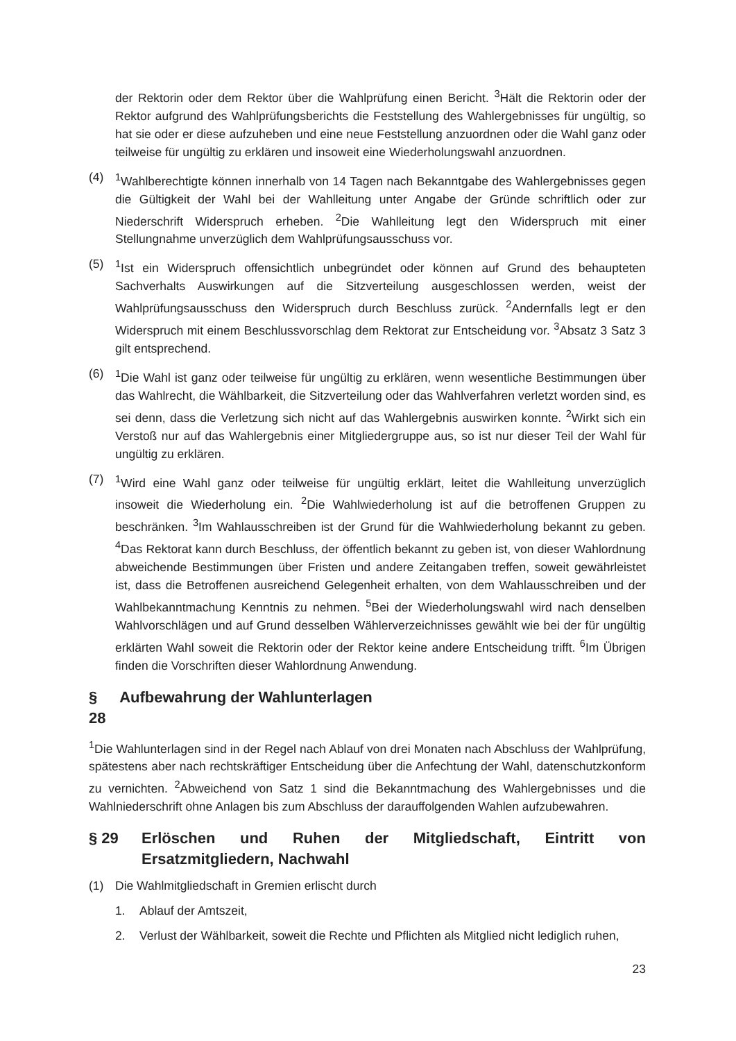der Rektorin oder dem Rektor über die Wahlprüfung einen Bericht. <sup>3</sup>Hält die Rektorin oder der Rektor aufgrund des Wahlprüfungsberichts die Feststellung des Wahlergebnisses für ungültig, so hat sie oder er diese aufzuheben und eine neue Feststellung anzuordnen oder die Wahl ganz oder teilweise für ungültig zu erklären und insoweit eine Wiederholungswahl anzuordnen.
(4) <sup>1</sup> Wahlberechtigte können innerhalb von 14 Tagen nach Bekanntgabe des Wahlergebnisses gegen die Gültigkeit der Wahl bei der Wahlleitung unter Angabe der Gründe schriftlich oder zur Niederschrift Widerspruch erheben. <sup>2</sup>Die Wahlleitung legt den Widerspruch mit einer Stellungnahme unverzüglich dem Wahlprüfungsausschuss vor.
(5) <sup>1</sup> Ist ein Widerspruch offensichtlich unbegründet oder können auf Grund des behaupteten Sachverhalts Auswirkungen auf die Sitzverteilung ausgeschlossen werden, weist der Wahlprüfungsausschuss den Widerspruch durch Beschluss zurück. <sup>2</sup>Andernfalls legt er den Widerspruch mit einem Beschlussvorschlag dem Rektorat zur Entscheidung vor. <sup>3</sup>Absatz 3 Satz 3 gilt entsprechend.
(6) <sup>1</sup> Die Wahl ist ganz oder teilweise für ungültig zu erklären, wenn wesentliche Bestimmungen über das Wahlrecht, die Wählbarkeit, die Sitzverteilung oder das Wahlverfahren verletzt worden sind, es sei denn, dass die Verletzung sich nicht auf das Wahlergebnis auswirken konnte. <sup>2</sup>Wirkt sich ein Verstoß nur auf das Wahlergebnis einer Mitgliedergruppe aus, so ist nur dieser Teil der Wahl für ungültig zu erklären.
(7) <sup>1</sup> Wird eine Wahl ganz oder teilweise für ungültig erklärt, leitet die Wahlleitung unverzüglich insoweit die Wiederholung ein. <sup>2</sup>Die Wahlwiederholung ist auf die betroffenen Gruppen zu beschränken. <sup>3</sup>Im Wahlausschreiben ist der Grund für die Wahlwiederholung bekannt zu geben. <sup>4</sup>Das Rektorat kann durch Beschluss, der öffentlich bekannt zu geben ist, von dieser Wahlordnung abweichende Bestimmungen über Fristen und andere Zeitangaben treffen, soweit gewährleistet ist, dass die Betroffenen ausreichend Gelegenheit erhalten, von dem Wahlausschreiben und der Wahlbekanntmachung Kenntnis zu nehmen. <sup>5</sup>Bei der Wiederholungswahl wird nach denselben Wahlvorschlägen und auf Grund desselben Wählerverzeichnisses gewählt wie bei der für ungültig erklärten Wahl soweit die Rektorin oder der Rektor keine andere Entscheidung trifft. <sup>6</sup>Im Übrigen finden die Vorschriften dieser Wahlordnung Anwendung.
§ 28 Aufbewahrung der Wahlunterlagen
<sup>1</sup> Die Wahlunterlagen sind in der Regel nach Ablauf von drei Monaten nach Abschluss der Wahlprüfung, spätestens aber nach rechtskräftiger Entscheidung über die Anfechtung der Wahl, datenschutzkonform zu vernichten. <sup>2</sup>Abweichend von Satz 1 sind die Bekanntmachung des Wahlergebnisses und die Wahlniederschrift ohne Anlagen bis zum Abschluss der darauffolgenden Wahlen aufzubewahren.
§ 29 Erlöschen und Ruhen der Mitgliedschaft, Eintritt von Ersatzmitgliedern, Nachwahl
(1) Die Wahlmitgliedschaft in Gremien erlischt durch
1. Ablauf der Amtszeit,
2. Verlust der Wählbarkeit, soweit die Rechte und Pflichten als Mitglied nicht lediglich ruhen,
23